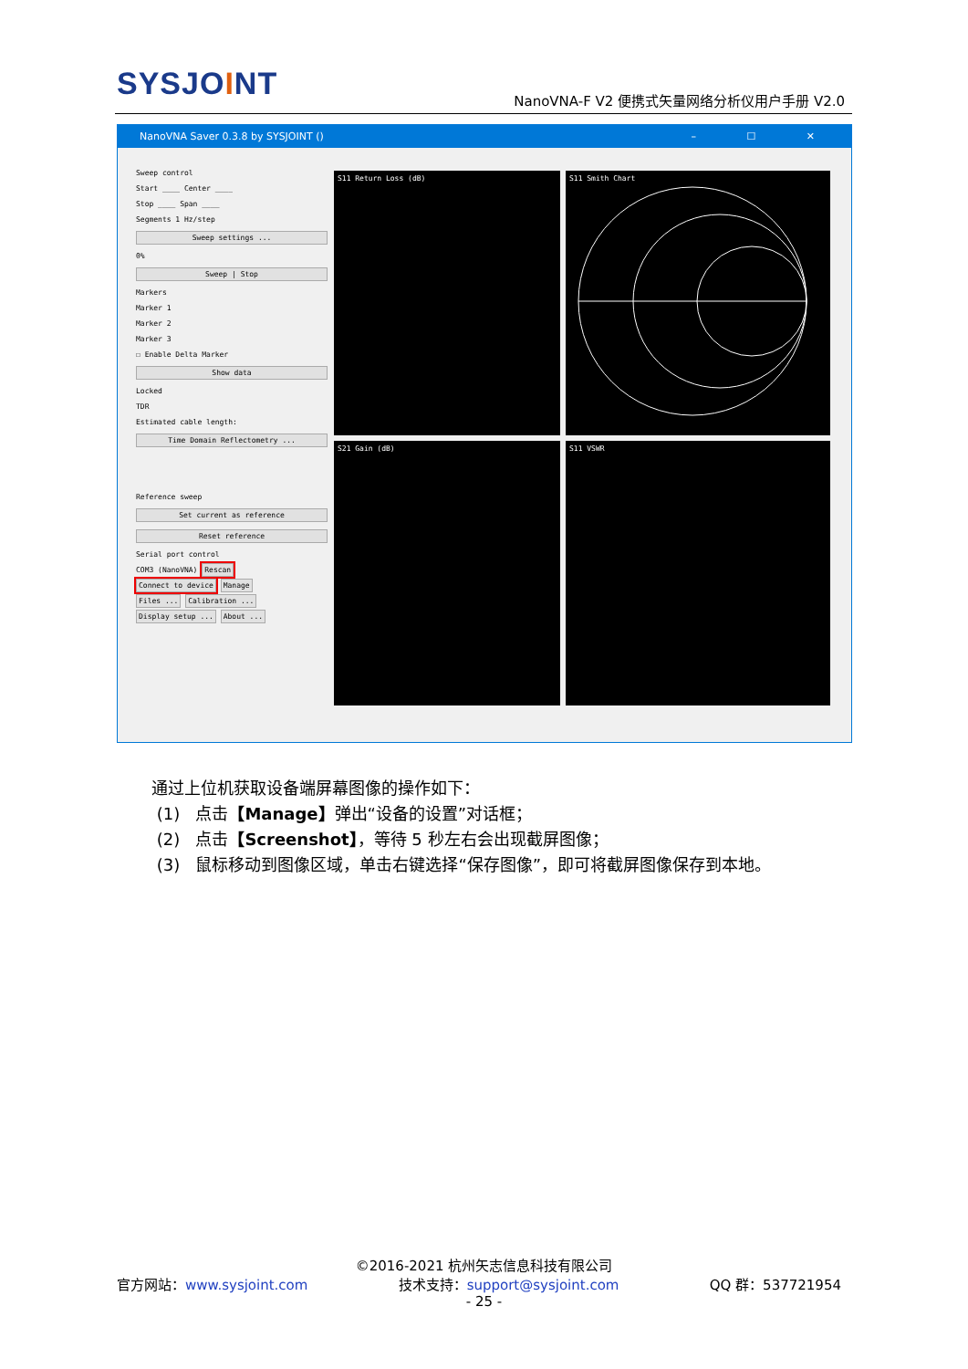SYSJOINT
NanoVNA-F V2 便携式矢量网络分析仪用户手册 V2.0
NanoVNA Saver 0.3.8 by SYSJOINT () – ☐ ✕
Sweep control
Start ____ Center ____
Stop ____ Span ____
Segments 1 Hz/step
Sweep settings ...
0%
Sweep | Stop
Markers
Marker 1
Marker 2
Marker 3
☐ Enable Delta Marker
Show data
Locked
TDR
Estimated cable length:
Time Domain Reflectometry ...
Reference sweep
Set current as reference
Reset reference
Serial port control
COM3 (NanoVNA) Rescan
Connect to device Manage
Files ... Calibration ...
Display setup ... About ...
S11 Return Loss (dB) S11 Smith Chart
S21 Gain (dB) S11 VSWR
通过上位机获取设备端屏幕图像的操作如下：
(1) 点击【Manage】弹出“设备的设置”对话框；
(2) 点击【Screenshot】，等待 5 秒左右会出现截屏图像；
(3) 鼠标移动到图像区域，单击右键选择“保存图像”，即可将截屏图像保存到本地。
©2016-2021 杭州矢志信息科技有限公司
官方网站：www.sysjoint.com 技术支持：support@sysjoint.com QQ 群：537721954
- 25 -